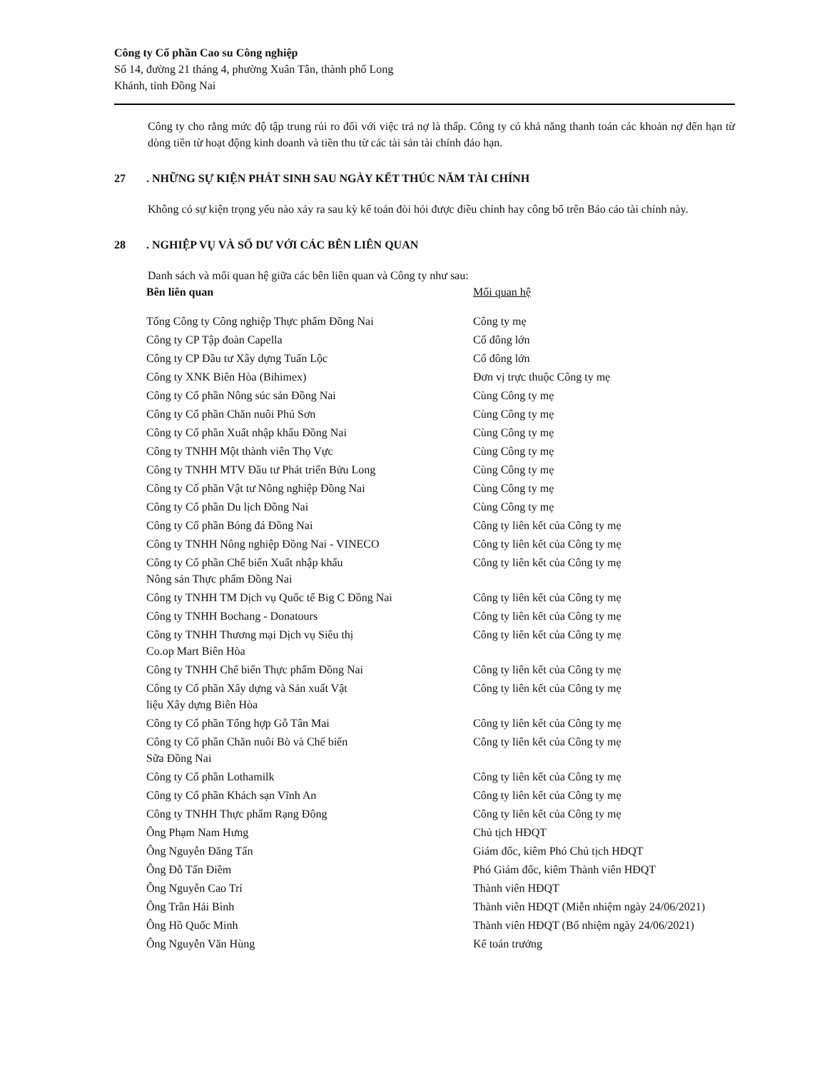Công ty Cổ phần Cao su Công nghiệp
Số 14, đường 21 tháng 4, phường Xuân Tân, thành phố Long
Khánh, tỉnh Đồng Nai
Công ty cho rằng mức độ tập trung rủi ro đối với việc trả nợ là thấp. Công ty có khả năng thanh toán các khoản nợ đến hạn từ dòng tiền từ hoạt động kinh doanh và tiền thu từ các tài sản tài chính đáo hạn.
27. NHỮNG SỰ KIỆN PHÁT SINH SAU NGÀY KẾT THÚC NĂM TÀI CHÍNH
Không có sự kiện trọng yếu nào xảy ra sau kỳ kế toán đòi hỏi được điều chỉnh hay công bố trên Báo cáo tài chính này.
28. NGHIỆP VỤ VÀ SỐ DƯ VỚI CÁC BÊN LIÊN QUAN
Danh sách và mối quan hệ giữa các bên liên quan và Công ty như sau:
| Bên liên quan | Mối quan hệ |
| --- | --- |
| Tổng Công ty Công nghiệp Thực phẩm Đồng Nai | Công ty mẹ |
| Công ty CP Tập đoàn Capella | Cổ đông lớn |
| Công ty CP Đầu tư Xây dựng Tuấn Lộc | Cổ đông lớn |
| Công ty XNK Biên Hòa (Bihimex) | Đơn vị trực thuộc Công ty mẹ |
| Công ty Cổ phần Nông súc sản Đồng Nai | Cùng Công ty mẹ |
| Công ty Cổ phần Chăn nuôi Phú Sơn | Cùng Công ty mẹ |
| Công ty Cổ phần Xuất nhập khẩu Đồng Nai | Cùng Công ty mẹ |
| Công ty TNHH Một thành viên Thọ Vực | Cùng Công ty mẹ |
| Công ty TNHH MTV Đầu tư Phát triển Bửu Long | Cùng Công ty mẹ |
| Công ty Cổ phần Vật tư Nông nghiệp Đồng Nai | Cùng Công ty mẹ |
| Công ty Cổ phần Du lịch Đồng Nai | Cùng Công ty mẹ |
| Công ty Cổ phần Bóng đá Đồng Nai | Công ty liên kết của Công ty mẹ |
| Công ty TNHH Nông nghiệp Đồng Nai - VINECO | Công ty liên kết của Công ty mẹ |
| Công ty Cổ phần Chế biến Xuất nhập khẩu Nông sản Thực phẩm Đồng Nai | Công ty liên kết của Công ty mẹ |
| Công ty TNHH TM Dịch vụ Quốc tế Big C Đồng Nai | Công ty liên kết của Công ty mẹ |
| Công ty TNHH Bochang - Donatours | Công ty liên kết của Công ty mẹ |
| Công ty TNHH Thương mại Dịch vụ Siêu thị Co.op Mart Biên Hòa | Công ty liên kết của Công ty mẹ |
| Công ty TNHH Chế biến Thực phẩm Đồng Nai | Công ty liên kết của Công ty mẹ |
| Công ty Cổ phần Xây dựng và Sản xuất Vật liệu Xây dựng Biên Hòa | Công ty liên kết của Công ty mẹ |
| Công ty Cổ phần Tổng hợp Gỗ Tân Mai | Công ty liên kết của Công ty mẹ |
| Công ty Cổ phần Chăn nuôi Bò và Chế biến Sữa Đồng Nai | Công ty liên kết của Công ty mẹ |
| Công ty Cổ phần Lothamilk | Công ty liên kết của Công ty mẹ |
| Công ty Cổ phần Khách sạn Vĩnh An | Công ty liên kết của Công ty mẹ |
| Công ty TNHH Thực phẩm Rạng Đông | Công ty liên kết của Công ty mẹ |
| Ông Phạm Nam Hưng | Chủ tịch HĐQT |
| Ông Nguyễn Đăng Tấn | Giám đốc, kiêm Phó Chủ tịch HĐQT |
| Ông Đỗ Tấn Điềm | Phó Giám đốc, kiêm Thành viên HĐQT |
| Ông Nguyễn Cao Trí | Thành viên HĐQT |
| Ông Trần Hải Bình | Thành viên HĐQT (Miễn nhiệm ngày 24/06/2021) |
| Ông Hồ Quốc Minh | Thành viên HĐQT (Bổ nhiệm ngày 24/06/2021) |
| Ông Nguyễn Văn Hùng | Kế toán trưởng |